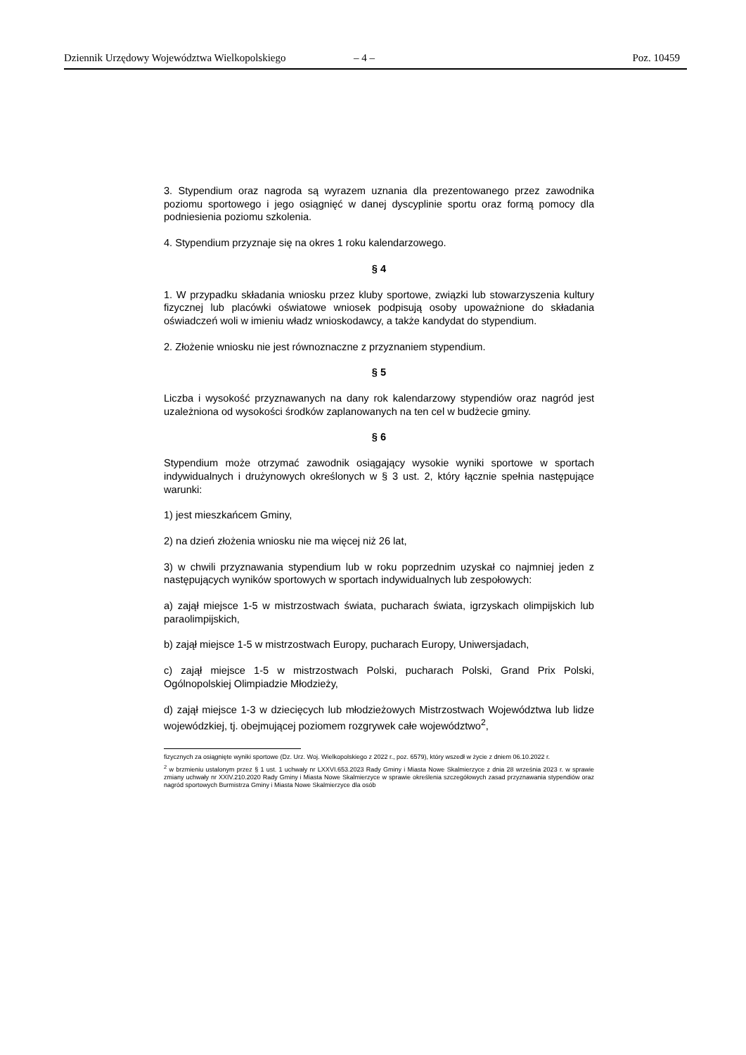Dziennik Urzędowy Województwa Wielkopolskiego – 4 – Poz. 10459
3. Stypendium oraz nagroda są wyrazem uznania dla prezentowanego przez zawodnika poziomu sportowego i jego osiągnięć w danej dyscyplinie sportu oraz formą pomocy dla podniesienia poziomu szkolenia.
4. Stypendium przyznaje się na okres 1 roku kalendarzowego.
§ 4
1. W przypadku składania wniosku przez kluby sportowe, związki lub stowarzyszenia kultury fizycznej lub placówki oświatowe wniosek podpisują osoby upoważnione do składania oświadczeń woli w imieniu władz wnioskodawcy, a także kandydat do stypendium.
2. Złożenie wniosku nie jest równoznaczne z przyznaniem stypendium.
§ 5
Liczba i wysokość przyznawanych na dany rok kalendarzowy stypendiów oraz nagród jest uzależniona od wysokości środków zaplanowanych na ten cel w budżecie gminy.
§ 6
Stypendium może otrzymać zawodnik osiągający wysokie wyniki sportowe w sportach indywidualnych i drużynowych określonych w § 3 ust. 2, który łącznie spełnia następujące warunki:
1) jest mieszkańcem Gminy,
2) na dzień złożenia wniosku nie ma więcej niż 26 lat,
3) w chwili przyznawania stypendium lub w roku poprzednim uzyskał co najmniej jeden z następujących wyników sportowych w sportach indywidualnych lub zespołowych:
a) zajął miejsce 1-5 w mistrzostwach świata, pucharach świata, igrzyskach olimpijskich lub paraolimpijskich,
b) zajął miejsce 1-5 w mistrzostwach Europy, pucharach Europy, Uniwersjadach,
c) zajął miejsce 1-5 w mistrzostwach Polski, pucharach Polski, Grand Prix Polski, Ogólnopolskiej Olimpiadzie Młodzieży,
d) zajął miejsce 1-3 w dziecięcych lub młodzieżowych Mistrzostwach Województwa lub lidze wojewódzkiej, tj. obejmującej poziomem rozgrywek całe województwo<sup>2</sup>,
fizycznych za osiągnięte wyniki sportowe (Dz. Urz. Woj. Wielkopolskiego z 2022 r., poz. 6579), który wszedł w życie z dniem 06.10.2022 r.
<sup>2</sup> w brzmieniu ustalonym przez § 1 ust. 1 uchwały nr LXXVI.653.2023 Rady Gminy i Miasta Nowe Skalmierzyce z dnia 28 września 2023 r. w sprawie zmiany uchwały nr XXIV.210.2020 Rady Gminy i Miasta Nowe Skalmierzyce w sprawie określenia szczegółowych zasad przyznawania stypendiów oraz nagród sportowych Burmistrza Gminy i Miasta Nowe Skalmierzyce dla osób